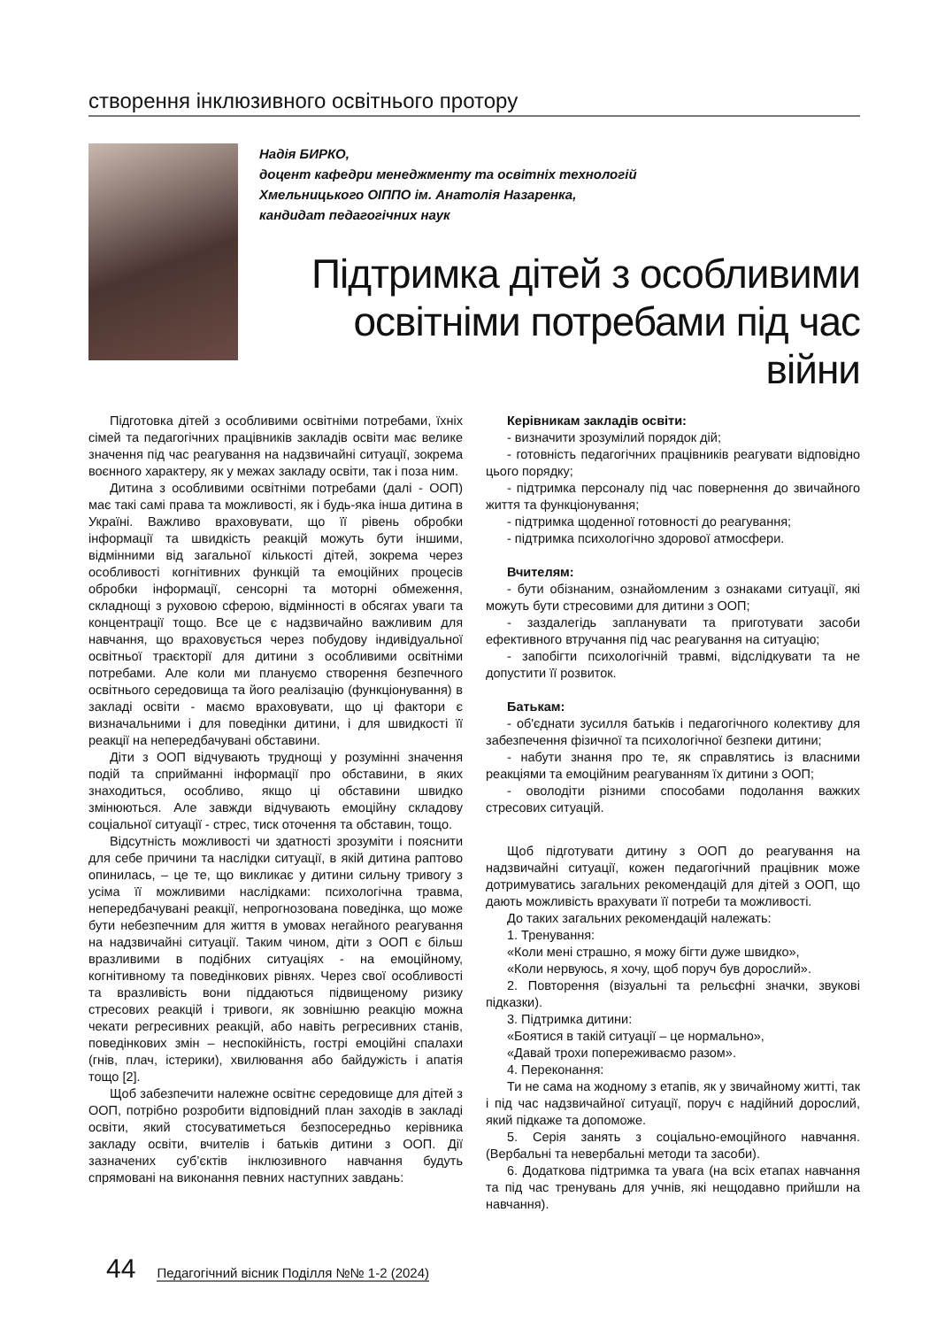створення інклюзивного освітнього протору
Надія БИРКО,
доцент кафедри менеджменту та освітніх технологій
Хмельницького ОІППО ім. Анатолія Назаренка,
кандидат педагогічних наук
Підтримка дітей з особливими освітніми потребами під час війни
Підготовка дітей з особливими освітніми потребами, їхніх сімей та педагогічних працівників закладів освіти має велике значення під час реагування на надзвичайні ситуації, зокрема воєнного характеру, як у межах закладу освіти, так і поза ним.
Дитина з особливими освітніми потребами (далі - ООП) має такі самі права та можливості, як і будь-яка інша дитина в Україні. Важливо враховувати, що її рівень обробки інформації та швидкість реакцій можуть бути іншими, відмінними від загальної кількості дітей, зокрема через особливості когнітивних функцій та емоційних процесів обробки інформації, сенсорні та моторні обмеження, складнощі з руховою сферою, відмінності в обсягах уваги та концентрації тощо. Все це є надзвичайно важливим для навчання, що враховується через побудову індивідуальної освітньої траєкторії для дитини з особливими освітніми потребами. Але коли ми плануємо створення безпечного освітнього середовища та його реалізацію (функціонування) в закладі освіти - маємо враховувати, що ці фактори є визначальними і для поведінки дитини, і для швидкості її реакції на непередбачувані обставини.
Діти з ООП відчувають труднощі у розумінні значення подій та сприйманні інформації про обставини, в яких знаходиться, особливо, якщо ці обставини швидко змінюються. Але завжди відчувають емоційну складову соціальної ситуації - стрес, тиск оточення та обставин, тощо.
Відсутність можливості чи здатності зрозуміти і пояснити для себе причини та наслідки ситуації, в якій дитина раптово опинилась, – це те, що викликає у дитини сильну тривогу з усіма її можливими наслідками: психологічна травма, непередбачувані реакції, непрогнозована поведінка, що може бути небезпечним для життя в умовах негайного реагування на надзвичайні ситуації. Таким чином, діти з ООП є більш вразливими в подібних ситуаціях - на емоційному, когнітивному та поведінкових рівнях. Через свої особливості та вразливість вони піддаються підвищеному ризику стресових реакцій і тривоги, як зовнішню реакцію можна чекати регресивних реакцій, або навіть регресивних станів, поведінкових змін – неспокійність, гострі емоційні спалахи (гнів, плач, істерики), хвилювання або байдужість і апатія тощо [2].
Щоб забезпечити належне освітнє середовище для дітей з ООП, потрібно розробити відповідний план заходів в закладі освіти, який стосуватиметься безпосередньо керівника закладу освіти, вчителів і батьків дитини з ООП. Дії зазначених суб’єктів інклюзивного навчання будуть спрямовані на виконання певних наступних завдань:
Керівникам закладів освіти:
- визначити зрозумілий порядок дій;
- готовність педагогічних працівників реагувати відповідно цього порядку;
- підтримка персоналу під час повернення до звичайного життя та функціонування;
- підтримка щоденної готовності до реагування;
- підтримка психологічно здорової атмосфери.
Вчителям:
- бути обізнаним, ознайомленим з ознаками ситуації, які можуть бути стресовими для дитини з ООП;
- заздалегідь запланувати та приготувати засоби ефективного втручання під час реагування на ситуацію;
- запобігти психологічній травмі, відслідкувати та не допустити її розвиток.
Батькам:
- об'єднати зусилля батьків і педагогічного колективу для забезпечення фізичної та психологічної безпеки дитини;
- набути знання про те, як справлятись із власними реакціями та емоційним реагуванням їх дитини з ООП;
- оволодіти різними способами подолання важких стресових ситуацій.
Щоб підготувати дитину з ООП до реагування на надзвичайні ситуації, кожен педагогічний працівник може дотримуватись загальних рекомендацій для дітей з ООП, що дають можливість врахувати її потреби та можливості.
До таких загальних рекомендацій належать:
1. Тренування:
«Коли мені страшно, я можу бігти дуже швидко»,
«Коли нервуюсь, я хочу, щоб поруч був дорослий».
2. Повторення (візуальні та рельєфні значки, звукові підказки).
3. Підтримка дитини:
«Боятися в такій ситуації – це нормально»,
«Давай трохи попереживаємо разом».
4. Переконання:
Ти не сама на жодному з етапів, як у звичайному житті, так і під час надзвичайної ситуації, поруч є надійний дорослий, який підкаже та допоможе.
5. Серія занять з соціально-емоційного навчання. (Вербальні та невербальні методи та засоби).
6. Додаткова підтримка та увага (на всіх етапах навчання та під час тренувань для учнів, які нещодавно прийшли на навчання).
44 Педагогічний вісник Поділля №№ 1-2 (2024)